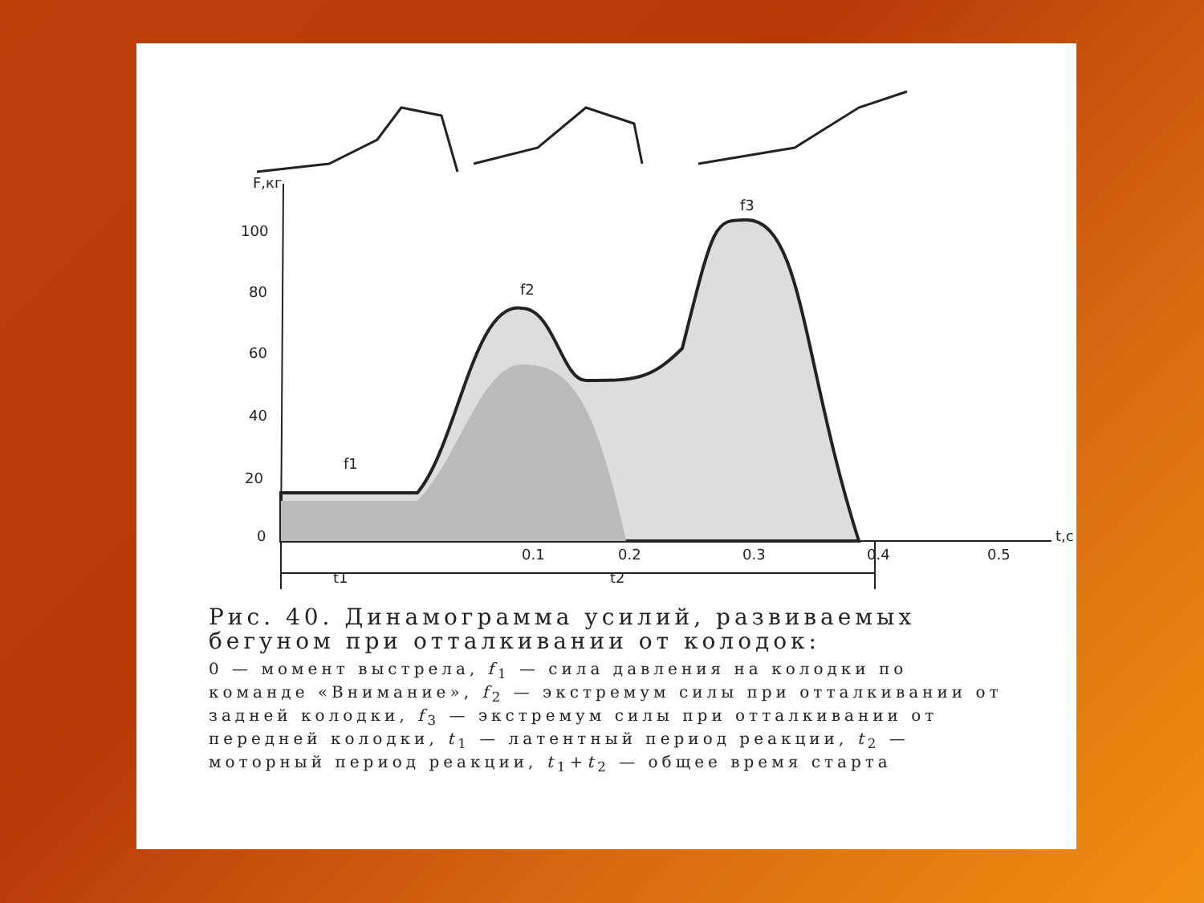F,кг
100
80
60
40
20
0
0.1
0.2
0.3
0.4
0.5
t,с
f1
f2
f3
t1
t2
Рис. 40. Динамограмма усилий, развиваемых бегуном при отталкивании от колодок:
0 — момент выстрела, f<sub>1</sub> — сила давления на колодки по команде «Внимание», f<sub>2</sub> — экстремум силы при отталкивании от задней колодки, f<sub>3</sub> — экстремум силы при отталкивании от передней колодки, t<sub>1</sub> — латентный период реакции, t<sub>2</sub> — моторный период реакции, t<sub>1</sub>+t<sub>2</sub> — общее время старта